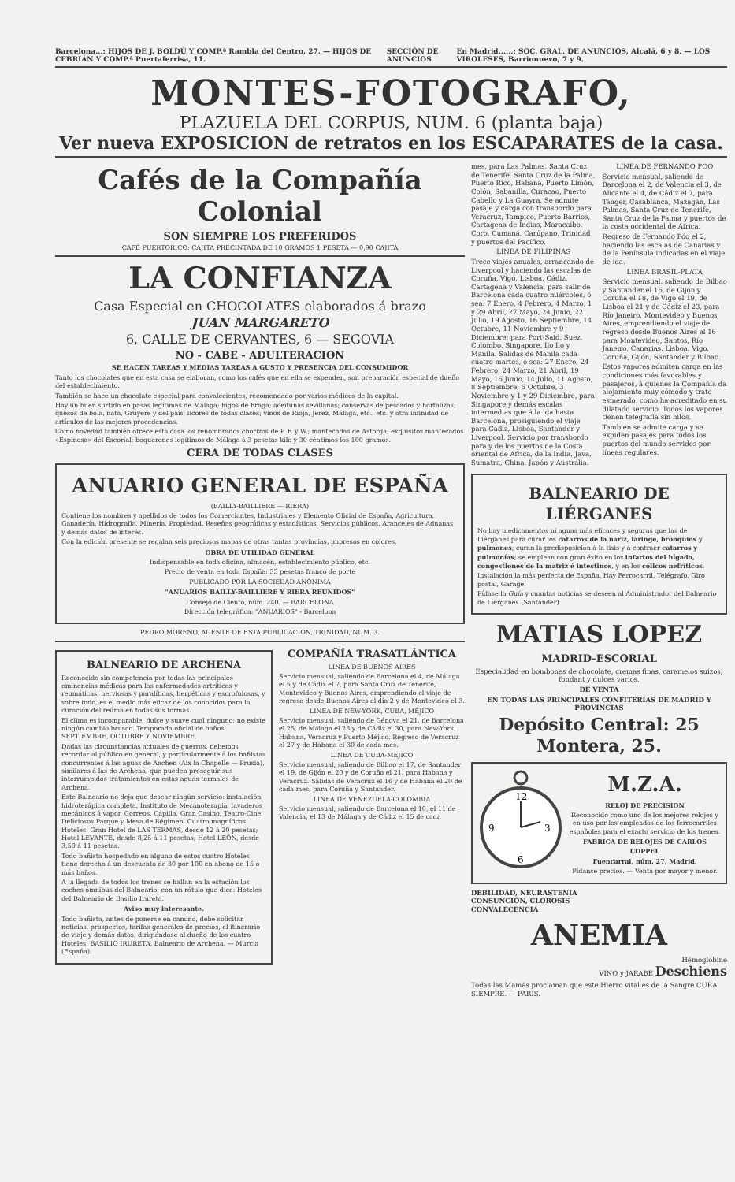Barcelona...: HIJOS DE J. BOLDÚ Y COMP.ª Rambla del Centro, 27. — HIJOS DE CEBRIÁN Y COMP.ª Puertaferrisa, 11. SECCIÓN DE ANUNCIOS En Madrid......: SOC. GRAL. DE ANUNCIOS, Alcalá, 6 y 8. — LOS VIROLESES, Barrionuevo, 7 y 9.
MONTES-FOTOGRAFO,
PLAZUELA DEL CORPUS, NUM. 6 (planta baja)
Ver nueva EXPOSICION de retratos en los ESCAPARATES de la casa.
Cafés de la Compañía Colonial
SON SIEMPRE LOS PREFERIDOS
CAFÉ PUERTORICO: CAJITA PRECINTADA DE 10 GRAMOS 1 PESETA — 0,90 CAJITA
LA CONFIANZA
Casa Especial en CHOCOLATES elaborados á brazo
JUAN MARGARETO
6, CALLE DE CERVANTES, 6 — SEGOVIA
NO - CABE - ADULTERACION
SE HACEN TAREAS Y MEDIAS TAREAS A GUSTO Y PRESENCIA DEL CONSUMIDOR
Tanto los chocolates que en esta casa se elaboran, como los cafés que en ella se expenden, son preparación especial de dueño del establecimiento.
También se hace un chocolate especial para convalecientes, recomendado por varios médicos de la capital.
Hay un buen surtido en pasas legítimas de Málaga; higos de Fraga; aceitunas sevillanas; conservas de pescados y hortalizas; quesos de bola, nata, Gruyere y del país; licores de todas clases; vinos de Rioja, Jerez, Málaga, etc., etc. y otra infinidad de artículos de las mejores procedencias.
Como novedad también ofrece esta casa los renombrados chorizos de P. F. y W.; mantecadas de Astorga; exquisitos mantecados «Espinosa» del Escorial; boquerones legítimos de Málaga á 3 pesetas kilo y 30 céntimos los 100 gramos.
CERA DE TODAS CLASES
ANUARIO GENERAL DE ESPAÑA
(BAILLY-BAILLIERE — RIERA)
Contiene los nombres y apellidos de todos los Comerciantes, Industriales y Elemento Oficial de España, Agricultura, Ganadería, Hidrografía, Minería, Propiedad, Reseñas geográficas y estadísticas, Servicios públicos, Aranceles de Aduanas y demás datos de interés.
Con la edición presente se regalan seis preciosos mapas de otras tantas provincias, impresos en colores.
OBRA DE UTILIDAD GENERAL
Indispensable en toda oficina, almacén, establecimiento público, etc.
Precio de venta en toda España: 35 pesetas franco de porte
PUBLICADO POR LA SOCIEDAD ANÓNIMA
"ANUARIOS BAILLY-BAILLIERE Y RIERA REUNIDOS"
Consejo de Ciento, núm. 240. — BARCELONA
Dirección telegráfica: "ANUARIOS" - Barcelona
PEDRO MORENO, AGENTE DE ESTA PUBLICACION, TRINIDAD, NUM. 3.
BALNEARIO DE ARCHENA
Reconocido sin competencia por todas las principales eminencias médicas para las enfermedades artríticas y reumáticas, nerviosas y paralíticas, herpéticas y escrofulosas, y sobre todo, es el medio más eficaz de los conocidos para la curación del reúma en todas sus formas.
El clima es incomparable, dulce y suave cual ninguno; no existe ningún cambio brusco. Temporada oficial de baños: SEPTIEMBRE, OCTUBRE Y NOVIEMBRE.
Dadas las circunstancias actuales de guerras, debemos recordar al público en general, y particularmente á los bañistas concurrentes á las aguas de Aachen (Aix la Chapelle — Prusia), similares á las de Archena, que pueden proseguir sus interrumpidos tratamientos en estas aguas termales de Archena.
Este Balneario no deja que desear ningún servicio: instalación hidroterápica completa, Instituto de Mecanoterapia, lavaderos mecánicos á vapor, Correos, Capilla, Gran Casino, Teatro-Cine, Deliciosos Parque y Mesa de Régimen. Cuatro magníficos Hoteles: Gran Hotel de LAS TERMAS, desde 12 á 20 pesetas; Hotel LEVANTE, desde 8,25 á 11 pesetas; Hotel LEÓN, desde 3,50 á 11 pesetas.
Todo bañista hospedado en alguno de estos cuatro Hoteles tiene derecho á un descuento de 30 por 100 en abono de 15 ó más baños.
A la llegada de todos los trenes se hallan en la estación los coches ómnibus del Balneario, con un rótulo que dice: Hoteles del Balneario de Basilio Irureta.
Aviso muy interesante.
Todo bañista, antes de ponerse en camino, debe solicitar noticias, prospectos, tarifas generales de precios, el itinerario de viaje y demás datos, dirigiéndose al dueño de los cuatro Hoteles: BASILIO IRURETA, Balneario de Archena. — Murcia (España).
COMPAÑÍA TRASATLÁNTICA
LINEA DE BUENOS AIRES
Servicio mensual, saliendo de Barcelona el 4, de Málaga el 5 y de Cádiz el 7, para Santa Cruz de Tenerife, Montevideo y Buenos Aires, emprendiendo el viaje de regreso desde Buenos Aires el día 2 y de Montevideo el 3.
LINEA DE NEW-YORK, CUBA, MÉJICO
Servicio mensual, saliendo de Génova el 21, de Barcelona el 25, de Málaga el 28 y de Cádiz el 30, para New-York, Habana, Veracruz y Puerto Méjico. Regreso de Veracruz el 27 y de Habana el 30 de cada mes.
LINEA DE CUBA-MEJICO
Servicio mensual, saliendo de Bilbao el 17, de Santander el 19, de Gijón el 20 y de Coruña el 21, para Habana y Veracruz. Salidas de Veracruz el 16 y de Habana el 20 de cada mes, para Coruña y Santander.
LINEA DE VENEZUELA-COLOMBIA
Servicio mensual, saliendo de Barcelona el 10, el 11 de Valencia, el 13 de Málaga y de Cádiz el 15 de cada
mes, para Las Palmas, Santa Cruz de Tenerife, Santa Cruz de la Palma, Puerto Rico, Habana, Puerto Limón, Colón, Sabanilla, Curacao, Puerto Cabello y La Guayra. Se admite pasaje y carga con transbordo para Veracruz, Tampico, Puerto Barrios, Cartagena de Indias, Maracaibo, Coro, Cumaná, Carúpano, Trinidad y puertos del Pacífico.
LINEA DE FILIPINAS
Trece viajes anuales, arrancando de Liverpool y haciendo las escalas de Coruña, Vigo, Lisboa, Cádiz, Cartagena y Valencia, para salir de Barcelona cada cuatro miércoles, ó sea: 7 Enero, 4 Febrero, 4 Marzo, 1 y 29 Abril, 27 Mayo, 24 Junio, 22 Julio, 19 Agosto, 16 Septiembre, 14 Octubre, 11 Noviembre y 9 Diciembre; para Port-Said, Suez, Colombo, Singapore, Ilo Ilo y Manila. Salidas de Manila cada cuatro martes, ó sea: 27 Enero, 24 Febrero, 24 Marzo, 21 Abril, 19 Mayo, 16 Junio, 14 Julio, 11 Agosto, 8 Septiembre, 6 Octubre, 3 Noviembre y 1 y 29 Diciembre, para Singapore y demás escalas intermedias que á la ida hasta Barcelona, prosiguiendo el viaje para Cádiz, Lisboa, Santander y Liverpool. Servicio por transbordo para y de los puertos de la Costa oriental de Africa, de la India, Java, Sumatra, China, Japón y Australia.
LINEA DE FERNANDO POO
Servicio mensual, saliendo de Barcelona el 2, de Valencia el 3, de Alicante el 4, de Cádiz el 7, para Tánger, Casablanca, Mazagán, Las Palmas, Santa Cruz de Tenerife, Santa Cruz de la Palma y puertos de la costa occidental de Africa.
Regreso de Fernando Póo el 2, haciendo las escalas de Canarias y de la Península indicadas en el viaje de ida.
LINEA BRASIL-PLATA
Servicio mensual, saliendo de Bilbao y Santander el 16, de Gijón y Coruña el 18, de Vigo el 19, de Lisboa el 21 y de Cádiz el 23, para Río Janeiro, Montevideo y Buenos Aires, emprendiendo el viaje de regreso desde Buenos Aires el 16 para Montevideo, Santos, Río Janeiro, Canarias, Lisboa, Vigo, Coruña, Gijón, Santander y Bilbao.
Estos vapores admiten carga en las condiciones más favorables y pasajeros, á quienes la Compañía da alojamiento muy cómodo y trato esmerado, como ha acreditado en su dilatado servicio. Todos los vapores tienen telegrafía sin hilos.
También se admite carga y se expiden pasajes para todos los puertos del mundo servidos por líneas regulares.
BALNEARIO DE LIÉRGANES
No hay medicamentos ni aguas más eficaces y seguras que las de Liérganes para curar los catarros de la nariz, laringe, bronquios y pulmones; curan la predisposición á la tisis y á contraer catarros y pulmonías; se emplean con gran éxito en los infartos del hígado, congestiones de la matriz é intestinos, y en los cólicos nefríticos.
Instalación la más perfecta de España. Hay Ferrocarril, Telégrafo, Giro postal, Garage.
Pídase la Guía y cuantas noticias se deseen al Administrador del Balneario de Liérganes (Santander).
MATIAS LOPEZ
MADRID-ESCORIAL
Especialidad en bombones de chocolate, cremas finas, caramelos suizos, fondant y dulces varios.
DE VENTA
EN TODAS LAS PRINCIPALES CONFITERIAS DE MADRID Y PROVINCIAS
Depósito Central: 25 Montera, 25.
12
3
6
9
M.Z.A.
RELOJ DE PRECISION
Reconocido como uno de los mejores relojes y en uso por los empleados de los ferrocarriles españoles para el exacto servicio de los trenes.
FABRICA DE RELOJES DE CARLOS COPPEL
Fuencarral, núm. 27, Madrid.
Pídanse precios. — Venta por mayor y menor.
DEBILIDAD, NEURASTENIA
CONSUNCIÓN, CLOROSIS
CONVALECENCIA
ANEMIA
Hémoglobine
VINO y JARABE Deschiens
Todas las Mamás proclaman que este Hierro vital es de la Sangre CURA SIEMPRE. — PARIS.